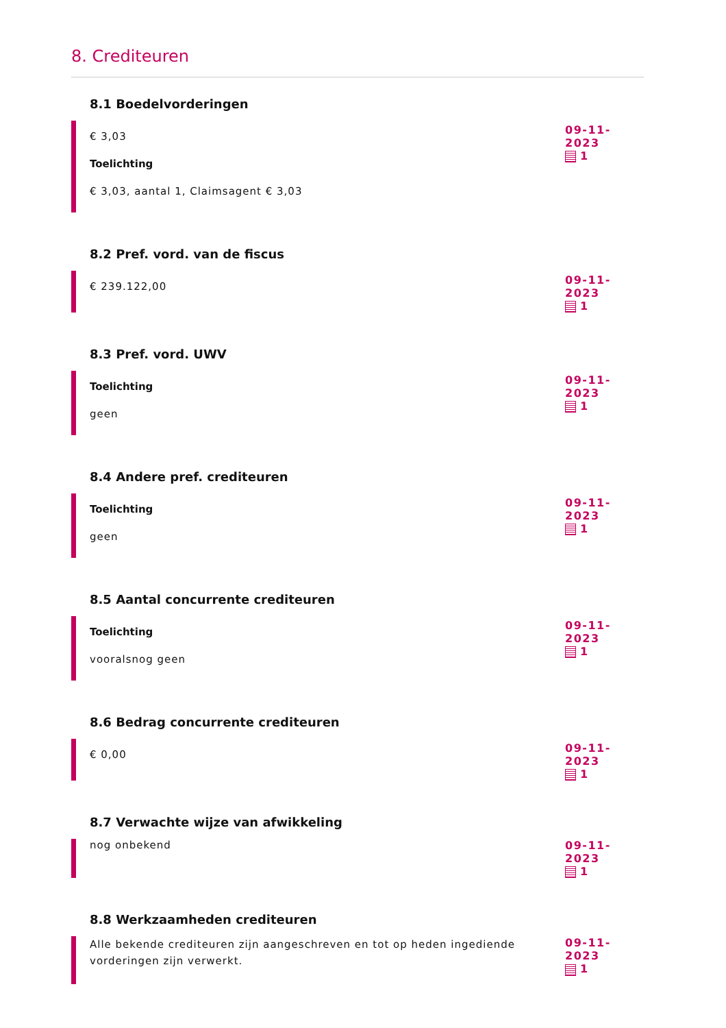8. Crediteuren
8.1 Boedelvorderingen
€ 3,03
Toelichting
€ 3,03, aantal 1, Claimsagent € 3,03
09-11-2023
1
8.2 Pref. vord. van de fiscus
€ 239.122,00
09-11-2023
1
8.3 Pref. vord. UWV
Toelichting
geen
09-11-2023
1
8.4 Andere pref. crediteuren
Toelichting
geen
09-11-2023
1
8.5 Aantal concurrente crediteuren
Toelichting
vooralsnog geen
09-11-2023
1
8.6 Bedrag concurrente crediteuren
€ 0,00
09-11-2023
1
8.7 Verwachte wijze van afwikkeling
nog onbekend 09-11-2023
1
8.8 Werkzaamheden crediteuren
Alle bekende crediteuren zijn aangeschreven en tot op heden ingediende vorderingen zijn verwerkt.
09-11-2023
1